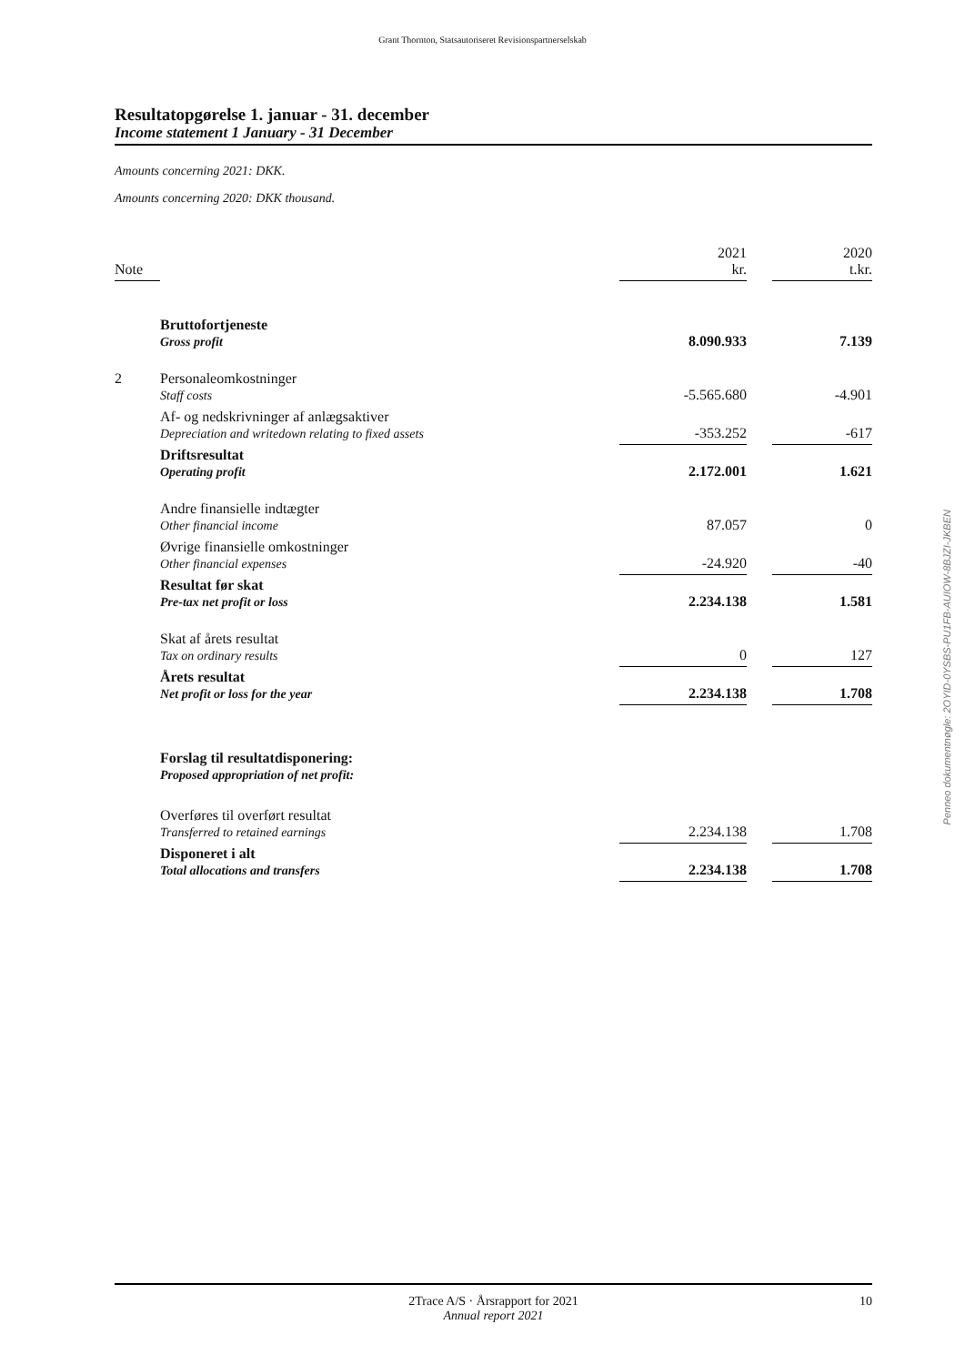Grant Thornton, Statsautoriseret Revisionspartnerselskab
Resultatopgørelse 1. januar - 31. december
Income statement 1 January - 31 December
Amounts concerning 2021: DKK.
Amounts concerning 2020: DKK thousand.
| Note | | 2021 kr. | | 2020 t.kr. |
| | Bruttofortjeneste Gross profit | 8.090.933 | | 7.139 |
| 2 | Personaleomkostninger Staff costs | -5.565.680 | | -4.901 |
| | Af- og nedskrivninger af anlægsaktiver Depreciation and writedown relating to fixed assets | -353.252 | | -617 |
| | Driftsresultat Operating profit | 2.172.001 | | 1.621 |
| | Andre finansielle indtægter Other financial income | 87.057 | | 0 |
| | Øvrige finansielle omkostninger Other financial expenses | -24.920 | | -40 |
| | Resultat før skat Pre-tax net profit or loss | 2.234.138 | | 1.581 |
| | Skat af årets resultat Tax on ordinary results | 0 | | 127 |
| | Årets resultat Net profit or loss for the year | 2.234.138 | | 1.708 |
| | Forslag til resultatdisponering: Proposed appropriation of net profit: | | | |
| | Overføres til overført resultat Transferred to retained earnings | 2.234.138 | | 1.708 |
| | Disponeret i alt Total allocations and transfers | 2.234.138 | | 1.708 |
Penneo dokumentnøgle: 2OYID-0YSBS-PU1FB-AUIOW-8BJZI-JKBEN
2Trace A/S · Årsrapport for 2021
Annual report 2021
10